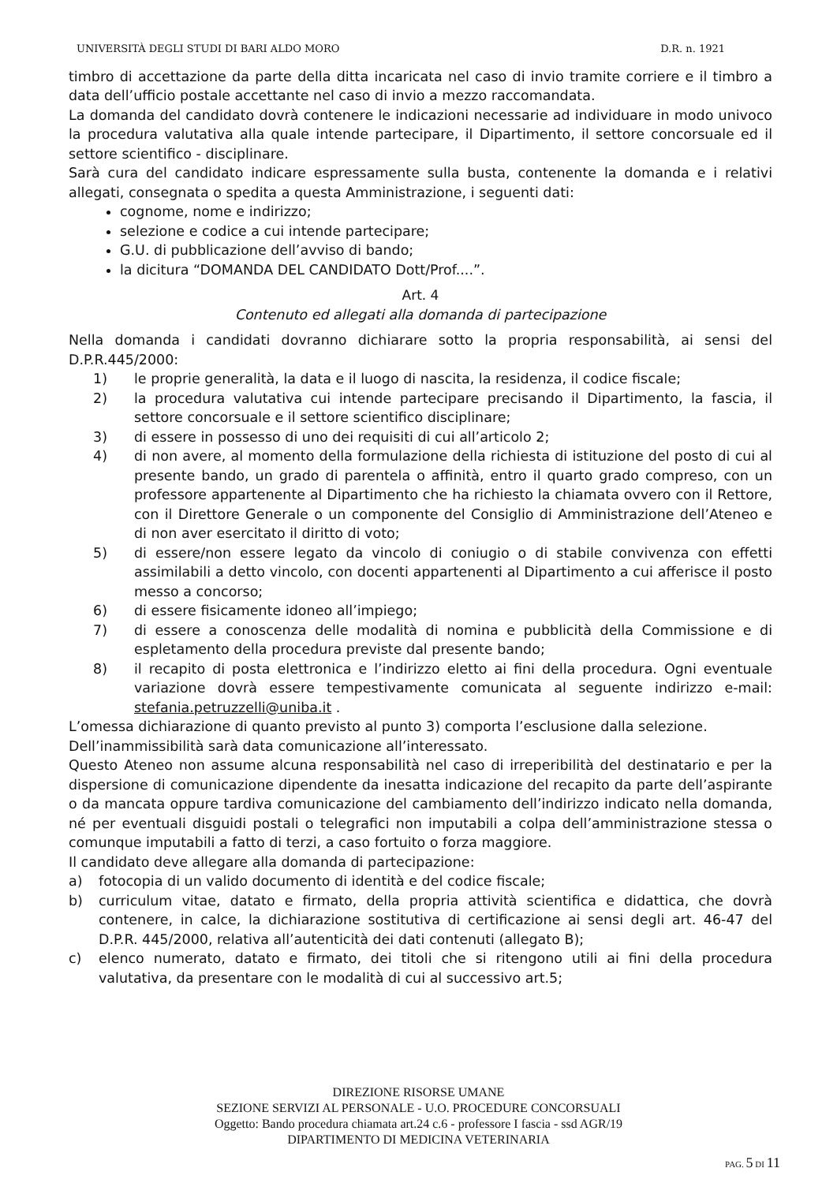UNIVERSITÀ DEGLI STUDI DI BARI ALDO MORO D.R. n. 1921
timbro di accettazione da parte della ditta incaricata nel caso di invio tramite corriere e il timbro a data dell’ufficio postale accettante nel caso di invio a mezzo raccomandata.
La domanda del candidato dovrà contenere le indicazioni necessarie ad individuare in modo univoco la procedura valutativa alla quale intende partecipare, il Dipartimento, il settore concorsuale ed il settore scientifico - disciplinare.
Sarà cura del candidato indicare espressamente sulla busta, contenente la domanda e i relativi allegati, consegnata o spedita a questa Amministrazione, i seguenti dati:
cognome, nome e indirizzo;
selezione e codice a cui intende partecipare;
G.U. di pubblicazione dell’avviso di bando;
la dicitura “DOMANDA DEL CANDIDATO Dott/Prof....”.
Art. 4
Contenuto ed allegati alla domanda di partecipazione
Nella domanda i candidati dovranno dichiarare sotto la propria responsabilità, ai sensi del D.P.R.445/2000:
1) le proprie generalità, la data e il luogo di nascita, la residenza, il codice fiscale;
2) la procedura valutativa cui intende partecipare precisando il Dipartimento, la fascia, il settore concorsuale e il settore scientifico disciplinare;
3) di essere in possesso di uno dei requisiti di cui all’articolo 2;
4) di non avere, al momento della formulazione della richiesta di istituzione del posto di cui al presente bando, un grado di parentela o affinità, entro il quarto grado compreso, con un professore appartenente al Dipartimento che ha richiesto la chiamata ovvero con il Rettore, con il Direttore Generale o un componente del Consiglio di Amministrazione dell’Ateneo e di non aver esercitato il diritto di voto;
5) di essere/non essere legato da vincolo di coniugio o di stabile convivenza con effetti assimilabili a detto vincolo, con docenti appartenenti al Dipartimento a cui afferisce il posto messo a concorso;
6) di essere fisicamente idoneo all’impiego;
7) di essere a conoscenza delle modalità di nomina e pubblicità della Commissione e di espletamento della procedura previste dal presente bando;
8) il recapito di posta elettronica e l’indirizzo eletto ai fini della procedura. Ogni eventuale variazione dovrà essere tempestivamente comunicata al seguente indirizzo e-mail: stefania.petruzzelli@uniba.it .
L’omessa dichiarazione di quanto previsto al punto 3) comporta l’esclusione dalla selezione.
Dell’inammissibilità sarà data comunicazione all’interessato.
Questo Ateneo non assume alcuna responsabilità nel caso di irreperibilità del destinatario e per la dispersione di comunicazione dipendente da inesatta indicazione del recapito da parte dell’aspirante o da mancata oppure tardiva comunicazione del cambiamento dell’indirizzo indicato nella domanda, né per eventuali disguidi postali o telegrafici non imputabili a colpa dell’amministrazione stessa o comunque imputabili a fatto di terzi, a caso fortuito o forza maggiore.
Il candidato deve allegare alla domanda di partecipazione:
a) fotocopia di un valido documento di identità e del codice fiscale;
b) curriculum vitae, datato e firmato, della propria attività scientifica e didattica, che dovrà contenere, in calce, la dichiarazione sostitutiva di certificazione ai sensi degli art. 46-47 del D.P.R. 445/2000, relativa all’autenticità dei dati contenuti (allegato B);
c) elenco numerato, datato e firmato, dei titoli che si ritengono utili ai fini della procedura valutativa, da presentare con le modalità di cui al successivo art.5;
DIREZIONE RISORSE UMANE
SEZIONE SERVIZI AL PERSONALE - U.O. PROCEDURE CONCORSUALI
Oggetto: Bando procedura chiamata art.24 c.6 - professore I fascia - ssd AGR/19
DIPARTIMENTO DI MEDICINA VETERINARIA
PAG. 5 DI 11